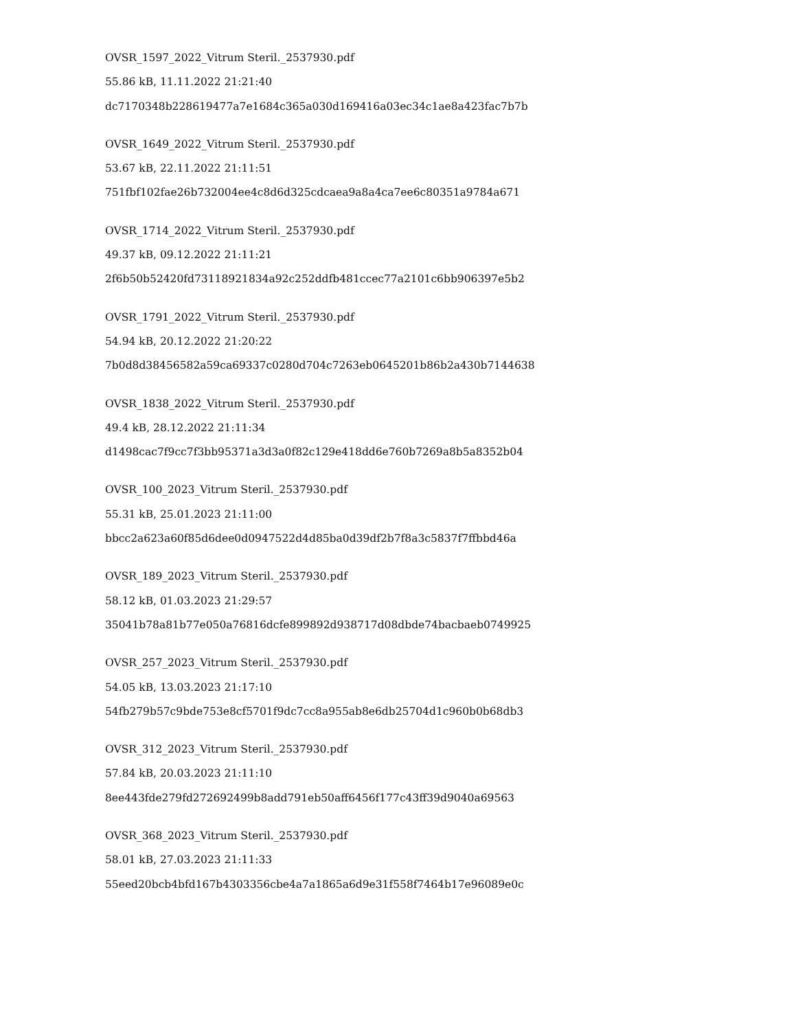OVSR_1597_2022_Vitrum Steril._2537930.pdf
55.86 kB, 11.11.2022 21:21:40
dc7170348b228619477a7e1684c365a030d169416a03ec34c1ae8a423fac7b7b
OVSR_1649_2022_Vitrum Steril._2537930.pdf
53.67 kB, 22.11.2022 21:11:51
751fbf102fae26b732004ee4c8d6d325cdcaea9a8a4ca7ee6c80351a9784a671
OVSR_1714_2022_Vitrum Steril._2537930.pdf
49.37 kB, 09.12.2022 21:11:21
2f6b50b52420fd73118921834a92c252ddfb481ccec77a2101c6bb906397e5b2
OVSR_1791_2022_Vitrum Steril._2537930.pdf
54.94 kB, 20.12.2022 21:20:22
7b0d8d38456582a59ca69337c0280d704c7263eb0645201b86b2a430b7144638
OVSR_1838_2022_Vitrum Steril._2537930.pdf
49.4 kB, 28.12.2022 21:11:34
d1498cac7f9cc7f3bb95371a3d3a0f82c129e418dd6e760b7269a8b5a8352b04
OVSR_100_2023_Vitrum Steril._2537930.pdf
55.31 kB, 25.01.2023 21:11:00
bbcc2a623a60f85d6dee0d0947522d4d85ba0d39df2b7f8a3c5837f7ffbbd46a
OVSR_189_2023_Vitrum Steril._2537930.pdf
58.12 kB, 01.03.2023 21:29:57
35041b78a81b77e050a76816dcfe899892d938717d08dbde74bacbaeb0749925
OVSR_257_2023_Vitrum Steril._2537930.pdf
54.05 kB, 13.03.2023 21:17:10
54fb279b57c9bde753e8cf5701f9dc7cc8a955ab8e6db25704d1c960b0b68db3
OVSR_312_2023_Vitrum Steril._2537930.pdf
57.84 kB, 20.03.2023 21:11:10
8ee443fde279fd272692499b8add791eb50aff6456f177c43ff39d9040a69563
OVSR_368_2023_Vitrum Steril._2537930.pdf
58.01 kB, 27.03.2023 21:11:33
55eed20bcb4bfd167b4303356cbe4a7a1865a6d9e31f558f7464b17e96089e0c